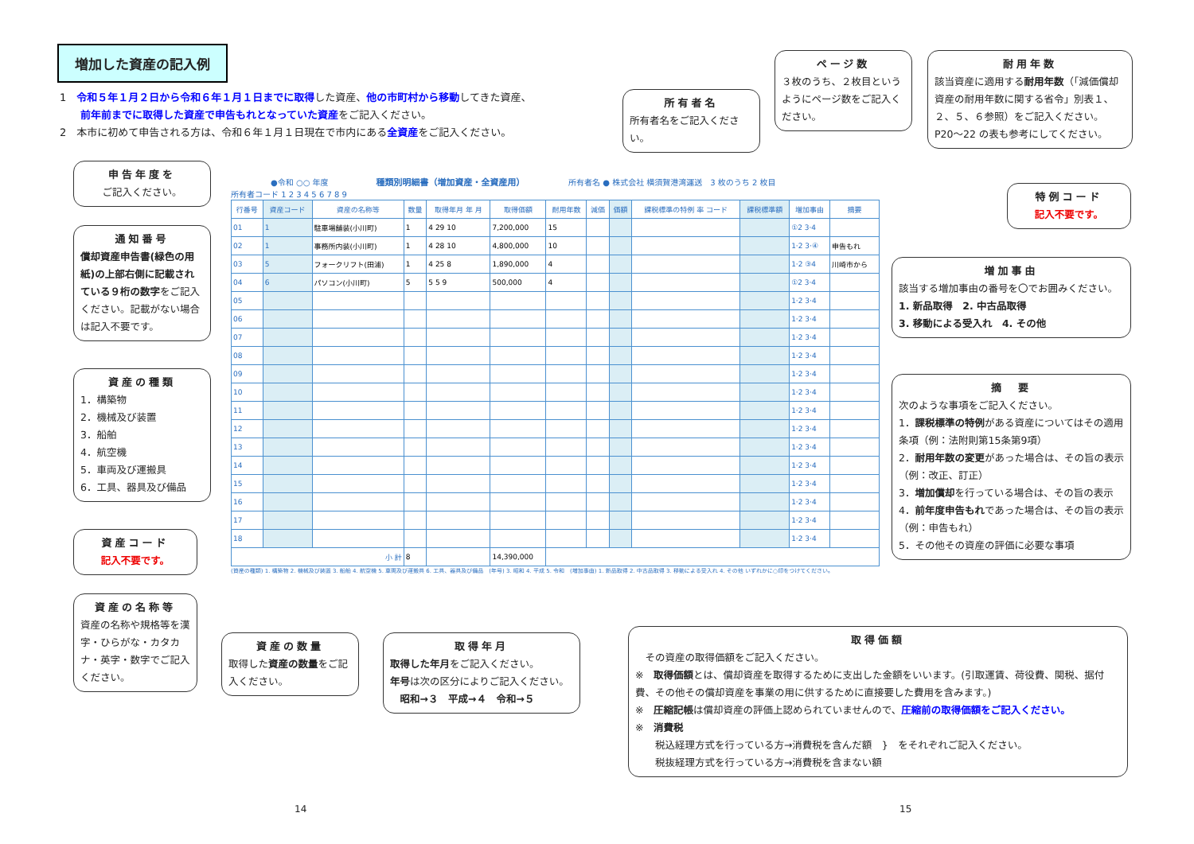増加した資産の記入例
1　令和５年１月２日から令和６年１月１日までに取得した資産、他の市町村から移動してきた資産、
　　前年前までに取得した資産で申告もれとなっていた資産をご記入ください。
2　本市に初めて申告される方は、令和６年１月１日現在で市内にある全資産をご記入ください。
所有者名
所有者名をご記入ください。
ページ数
３枚のうち、２枚目というようにページ数をご記入ください。
耐用年数
該当資産に適用する耐用年数（「減価償却資産の耐用年数に関する省令」別表１、２、５、６参照）をご記入ください。P20〜22 の表も参考にしてください。
申告年度を
ご記入ください。
特例コード
記入不要です。
通知番号
償却資産申告書(緑色の用紙)の上部右側に記載されている９桁の数字をご記入ください。記載がない場合は記入不要です。
増加事由
該当する増加事由の番号を〇でお囲みください。
1. 新品取得　2. 中古品取得
3. 移動による受入れ　4. その他
資産の種類
1．構築物
2．機械及び装置
3．船舶
4．航空機
5．車両及び運搬具
6．工具、器具及び備品
摘　要
次のような事項をご記入ください。
1．課税標準の特例がある資産についてはその適用条項（例：法附則第15条第9項）
2．耐用年数の変更があった場合は、その旨の表示（例：改正、訂正）
3．増加償却を行っている場合は、その旨の表示
4．前年度申告もれであった場合は、その旨の表示（例：申告もれ）
5．その他その資産の評価に必要な事項
資産コード
記入不要です。
資産の名称等
資産の名称や規格等を漢字・ひらがな・カタカナ・英字・数字でご記入ください。
資産の数量
取得した資産の数量をご記入ください。
取得年月
取得した年月をご記入ください。
年号は次の区分によりご記入ください。
　昭和→３　平成→４　令和→５
取得価額
　その資産の取得価額をご記入ください。
※　取得価額とは、償却資産を取得するために支出した金額をいいます。(引取運賃、荷役費、関税、据付費、その他その償却資産を事業の用に供するために直接要した費用を含みます。)
※　圧縮記帳は償却資産の評価上認められていませんので、圧縮前の取得価額をご記入ください。
※　消費税
　　税込経理方式を行っている方→消費税を含んだ額　}　をそれぞれご記入ください。
　　税抜経理方式を行っている方→消費税を含まない額
●令和 ○○ 年度　　　　　　種類別明細書（増加資産・全資産用）　　　　　　所有者名 ● 株式会社 横須賀港湾運送　3 枚のうち 2 枚目
所有者コード 1 2 3 4 5 6 7 8 9
| 行番号 | 資産コード | 資産の名称等 | 数量 | 取得年月 年 月 | 取得価額 | 耐用年数 | 減価 | 価額 | 課税標準の特例 率 コード | 課税標準額 | 増加事由 | 摘要 |
| --- | --- | --- | --- | --- | --- | --- | --- | --- | --- | --- | --- | --- |
| 01 | 1 | 駐車場舗装(小川町) | 1 | 4 29 10 | 7,200,000 | 15 | | | | | ①2 3·4 | |
| 02 | 1 | 事務所内装(小川町) | 1 | 4 28 10 | 4,800,000 | 10 | | | | | 1·2 3·④ | 申告もれ |
| 03 | 5 | フォークリフト(田浦) | 1 | 4 25 8 | 1,890,000 | 4 | | | | | 1·2 ③4 | 川崎市から |
| 04 | 6 | パソコン(小川町) | 5 | 5 5 9 | 500,000 | 4 | | | | | ①2 3·4 | |
| 05 | | | | | | | | | | | 1·2 3·4 | |
| 06 | | | | | | | | | | | 1·2 3·4 | |
| 07 | | | | | | | | | | | 1·2 3·4 | |
| 08 | | | | | | | | | | | 1·2 3·4 | |
| 09 | | | | | | | | | | | 1·2 3·4 | |
| 10 | | | | | | | | | | | 1·2 3·4 | |
| 11 | | | | | | | | | | | 1·2 3·4 | |
| 12 | | | | | | | | | | | 1·2 3·4 | |
| 13 | | | | | | | | | | | 1·2 3·4 | |
| 14 | | | | | | | | | | | 1·2 3·4 | |
| 15 | | | | | | | | | | | 1·2 3·4 | |
| 16 | | | | | | | | | | | 1·2 3·4 | |
| 17 | | | | | | | | | | | 1·2 3·4 | |
| 18 | | | | | | | | | | | 1·2 3·4 | |
| 小 計 | | | 8 | | 14,390,000 | | | | | | | |
(資産の種類) 1. 構築物 2. 機械及び装置 3. 船舶 4. 航空機 5. 車両及び運搬具 6. 工具、器具及び備品　(年号) 3. 昭和 4. 平成 5. 令和　(増加事由) 1. 新品取得 2. 中古品取得 3. 移動による受入れ 4. その他 いずれかに○印をつけてください。
14 15